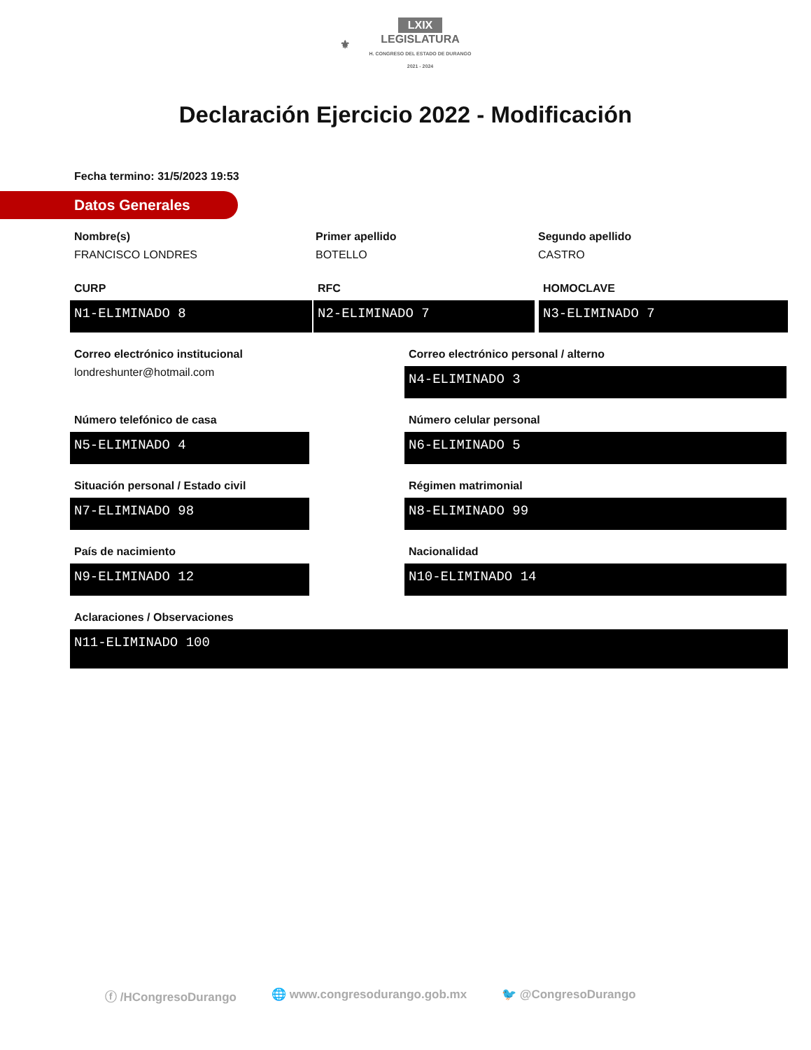⚜ LXIX
LEGISLATURA
H. CONGRESO DEL ESTADO DE DURANGO
2021 - 2024
Declaración Ejercicio 2022 - Modificación
Fecha termino: 31/5/2023 19:53
Datos Generales
Nombre(s)
FRANCISCO LONDRES
Primer apellido
BOTELLO
Segundo apellido
CASTRO
CURP
N1-ELIMINADO 8
RFC
N2-ELIMINADO 7
HOMOCLAVE
N3-ELIMINADO 7
Correo electrónico institucional
londreshunter@hotmail.com
Correo electrónico personal / alterno
N4-ELIMINADO 3
Número telefónico de casa
N5-ELIMINADO 4
Número celular personal
N6-ELIMINADO 5
Situación personal / Estado civil
N7-ELIMINADO 98
Régimen matrimonial
N8-ELIMINADO 99
País de nacimiento
N9-ELIMINADO 12
Nacionalidad
N10-ELIMINADO 14
Aclaraciones / Observaciones
N11-ELIMINADO 100
ⓕ /HCongresoDurango 🌐 www.congresodurango.gob.mx 🐦 @CongresoDurango